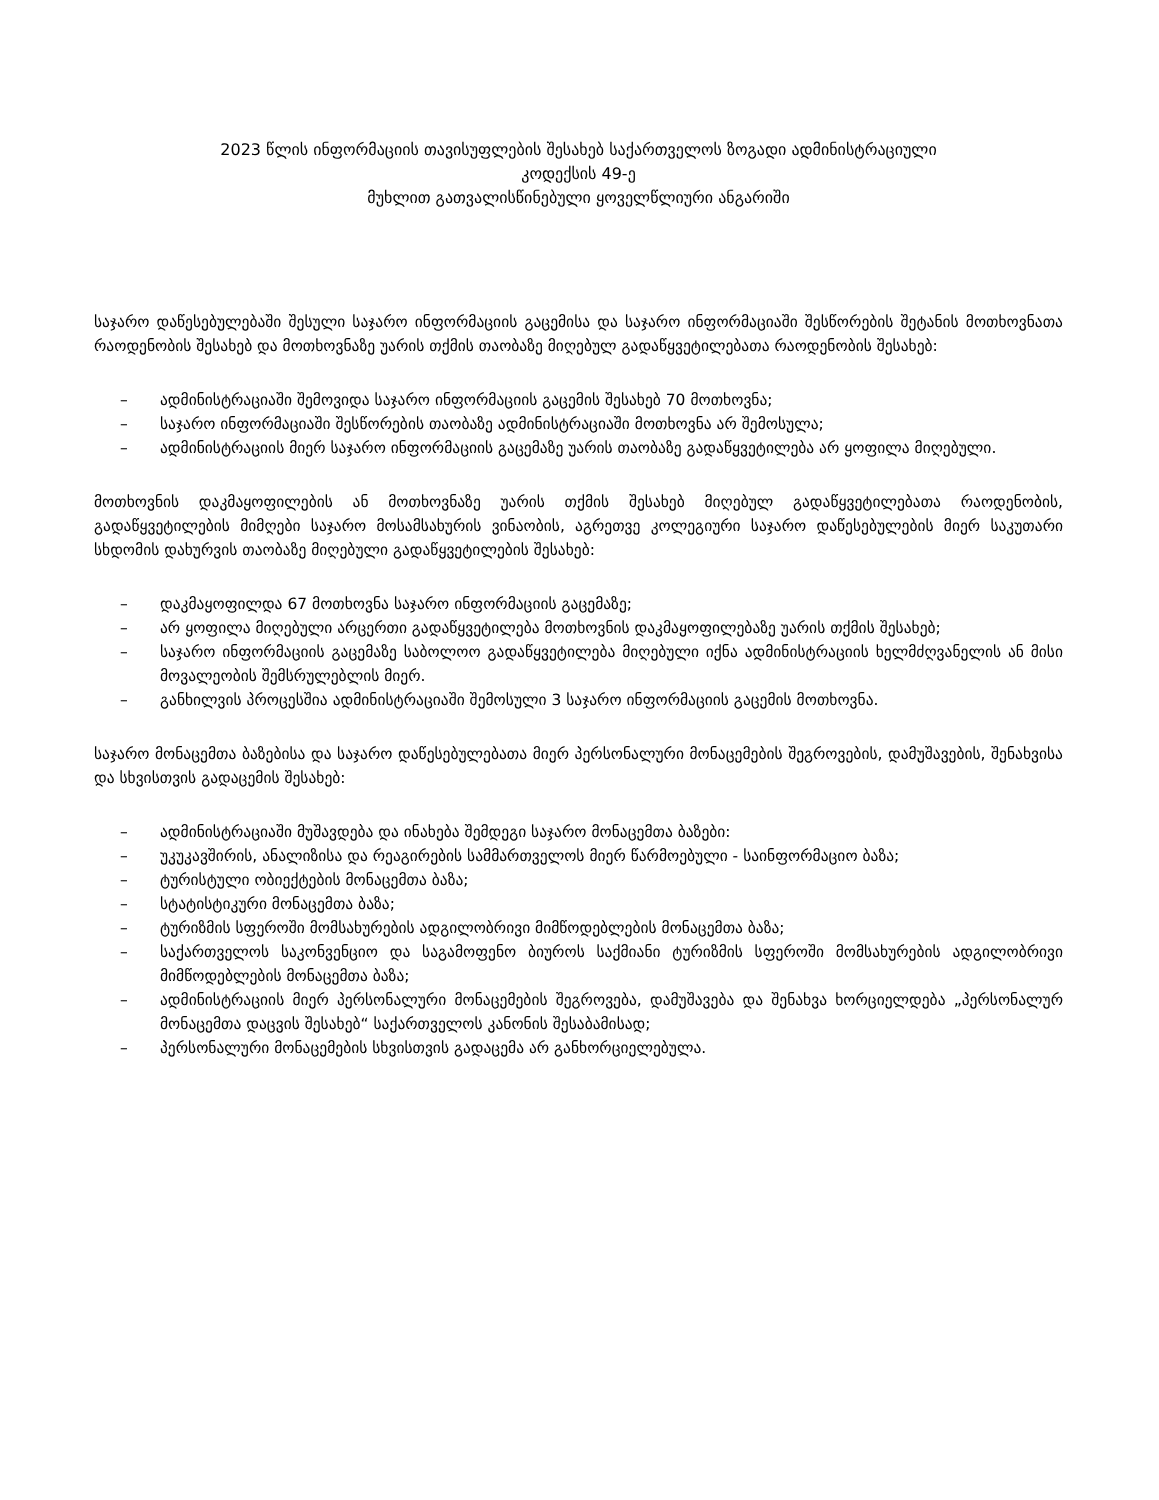2023 წლის ინფორმაციის თავისუფლების შესახებ საქართველოს ზოგადი ადმინისტრაციული
კოდექსის 49-ე
მუხლით გათვალისწინებული ყოველწლიური ანგარიში
საჯარო დაწესებულებაში შესული საჯარო ინფორმაციის გაცემისა და საჯარო ინფორმაციაში შესწორების შეტანის მოთხოვნათა რაოდენობის შესახებ და მოთხოვნაზე უარის თქმის თაობაზე მიღებულ გადაწყვეტილებათა რაოდენობის შესახებ:
– ადმინისტრაციაში შემოვიდა საჯარო ინფორმაციის გაცემის შესახებ 70 მოთხოვნა;
– საჯარო ინფორმაციაში შესწორების თაობაზე ადმინისტრაციაში მოთხოვნა არ შემოსულა;
– ადმინისტრაციის მიერ საჯარო ინფორმაციის გაცემაზე უარის თაობაზე გადაწყვეტილება არ ყოფილა მიღებული.
მოთხოვნის დაკმაყოფილების ან მოთხოვნაზე უარის თქმის შესახებ მიღებულ გადაწყვეტილებათა რაოდენობის, გადაწყვეტილების მიმღები საჯარო მოსამსახურის ვინაობის, აგრეთვე კოლეგიური საჯარო დაწესებულების მიერ საკუთარი სხდომის დახურვის თაობაზე მიღებული გადაწყვეტილების შესახებ:
– დაკმაყოფილდა 67 მოთხოვნა საჯარო ინფორმაციის გაცემაზე;
– არ ყოფილა მიღებული არცერთი გადაწყვეტილება მოთხოვნის დაკმაყოფილებაზე უარის თქმის შესახებ;
– საჯარო ინფორმაციის გაცემაზე საბოლოო გადაწყვეტილება მიღებული იქნა ადმინისტრაციის ხელმძღვანელის ან მისი მოვალეობის შემსრულებლის მიერ.
– განხილვის პროცესშია ადმინისტრაციაში შემოსული 3 საჯარო ინფორმაციის გაცემის მოთხოვნა.
საჯარო მონაცემთა ბაზებისა და საჯარო დაწესებულებათა მიერ პერსონალური მონაცემების შეგროვების, დამუშავების, შენახვისა და სხვისთვის გადაცემის შესახებ:
– ადმინისტრაციაში მუშავდება და ინახება შემდეგი საჯარო მონაცემთა ბაზები:
– უკუკავშირის, ანალიზისა და რეაგირების სამმართველოს მიერ წარმოებული - საინფორმაციო ბაზა;
– ტურისტული ობიექტების მონაცემთა ბაზა;
– სტატისტიკური მონაცემთა ბაზა;
– ტურიზმის სფეროში მომსახურების ადგილობრივი მიმწოდებლების მონაცემთა ბაზა;
– საქართველოს საკონვენციო და საგამოფენო ბიუროს საქმიანი ტურიზმის სფეროში მომსახურების ადგილობრივი მიმწოდებლების მონაცემთა ბაზა;
– ადმინისტრაციის მიერ პერსონალური მონაცემების შეგროვება, დამუშავება და შენახვა ხორციელდება „პერსონალურ მონაცემთა დაცვის შესახებ“ საქართველოს კანონის შესაბამისად;
– პერსონალური მონაცემების სხვისთვის გადაცემა არ განხორციელებულა.